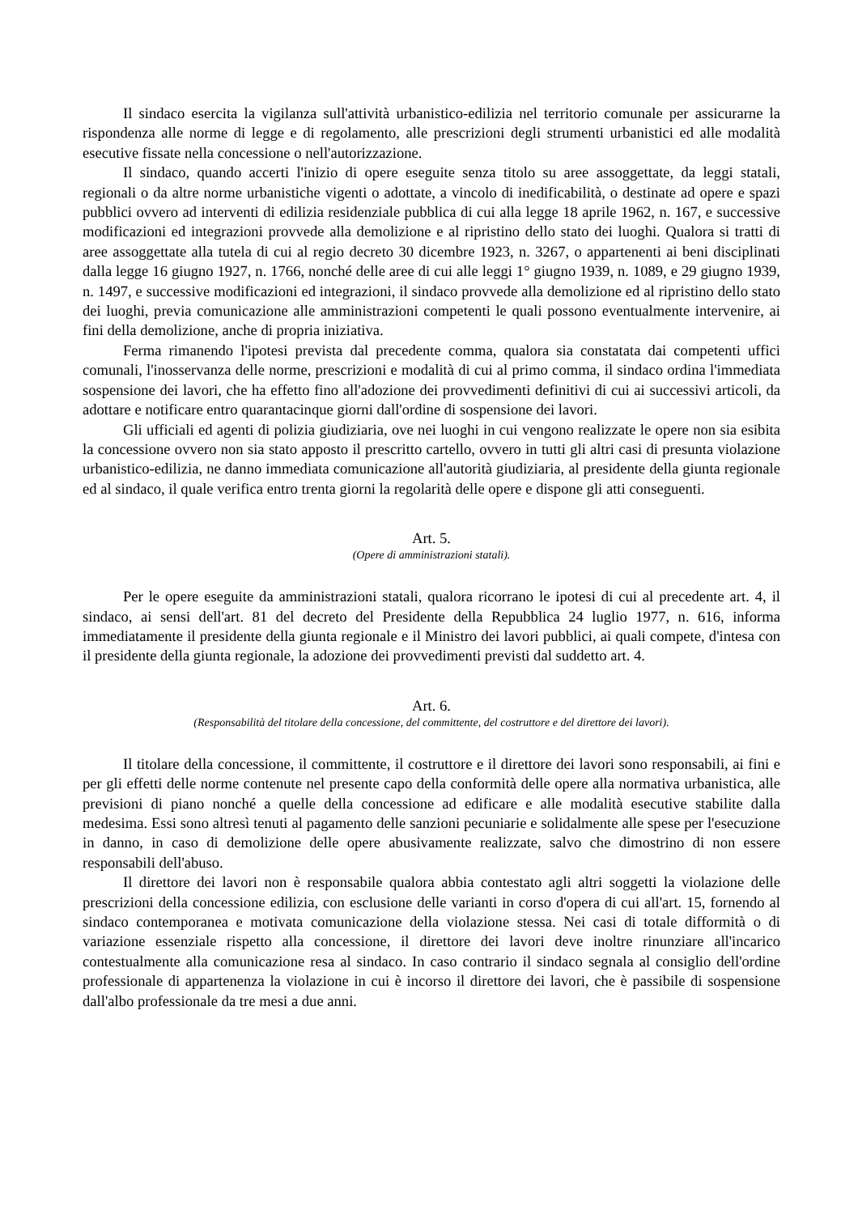Il sindaco esercita la vigilanza sull'attività urbanistico-edilizia nel territorio comunale per assicurarne la rispondenza alle norme di legge e di regolamento, alle prescrizioni degli strumenti urbanistici ed alle modalità esecutive fissate nella concessione o nell'autorizzazione.
Il sindaco, quando accerti l'inizio di opere eseguite senza titolo su aree assoggettate, da leggi statali, regionali o da altre norme urbanistiche vigenti o adottate, a vincolo di inedificabilità, o destinate ad opere e spazi pubblici ovvero ad interventi di edilizia residenziale pubblica di cui alla legge 18 aprile 1962, n. 167, e successive modificazioni ed integrazioni provvede alla demolizione e al ripristino dello stato dei luoghi. Qualora si tratti di aree assoggettate alla tutela di cui al regio decreto 30 dicembre 1923, n. 3267, o appartenenti ai beni disciplinati dalla legge 16 giugno 1927, n. 1766, nonché delle aree di cui alle leggi 1° giugno 1939, n. 1089, e 29 giugno 1939, n. 1497, e successive modificazioni ed integrazioni, il sindaco provvede alla demolizione ed al ripristino dello stato dei luoghi, previa comunicazione alle amministrazioni competenti le quali possono eventualmente intervenire, ai fini della demolizione, anche di propria iniziativa.
Ferma rimanendo l'ipotesi prevista dal precedente comma, qualora sia constatata dai competenti uffici comunali, l'inosservanza delle norme, prescrizioni e modalità di cui al primo comma, il sindaco ordina l'immediata sospensione dei lavori, che ha effetto fino all'adozione dei provvedimenti definitivi di cui ai successivi articoli, da adottare e notificare entro quarantacinque giorni dall'ordine di sospensione dei lavori.
Gli ufficiali ed agenti di polizia giudiziaria, ove nei luoghi in cui vengono realizzate le opere non sia esibita la concessione ovvero non sia stato apposto il prescritto cartello, ovvero in tutti gli altri casi di presunta violazione urbanistico-edilizia, ne danno immediata comunicazione all'autorità giudiziaria, al presidente della giunta regionale ed al sindaco, il quale verifica entro trenta giorni la regolarità delle opere e dispone gli atti conseguenti.
Art. 5.
(Opere di amministrazioni statali).
Per le opere eseguite da amministrazioni statali, qualora ricorrano le ipotesi di cui al precedente art. 4, il sindaco, ai sensi dell'art. 81 del decreto del Presidente della Repubblica 24 luglio 1977, n. 616, informa immediatamente il presidente della giunta regionale e il Ministro dei lavori pubblici, ai quali compete, d'intesa con il presidente della giunta regionale, la adozione dei provvedimenti previsti dal suddetto art. 4.
Art. 6.
(Responsabilità del titolare della concessione, del committente, del costruttore e del direttore dei lavori).
Il titolare della concessione, il committente, il costruttore e il direttore dei lavori sono responsabili, ai fini e per gli effetti delle norme contenute nel presente capo della conformità delle opere alla normativa urbanistica, alle previsioni di piano nonché a quelle della concessione ad edificare e alle modalità esecutive stabilite dalla medesima. Essi sono altresì tenuti al pagamento delle sanzioni pecuniarie e solidalmente alle spese per l'esecuzione in danno, in caso di demolizione delle opere abusivamente realizzate, salvo che dimostrino di non essere responsabili dell'abuso.
Il direttore dei lavori non è responsabile qualora abbia contestato agli altri soggetti la violazione delle prescrizioni della concessione edilizia, con esclusione delle varianti in corso d'opera di cui all'art. 15, fornendo al sindaco contemporanea e motivata comunicazione della violazione stessa. Nei casi di totale difformità o di variazione essenziale rispetto alla concessione, il direttore dei lavori deve inoltre rinunziare all'incarico contestualmente alla comunicazione resa al sindaco. In caso contrario il sindaco segnala al consiglio dell'ordine professionale di appartenenza la violazione in cui è incorso il direttore dei lavori, che è passibile di sospensione dall'albo professionale da tre mesi a due anni.